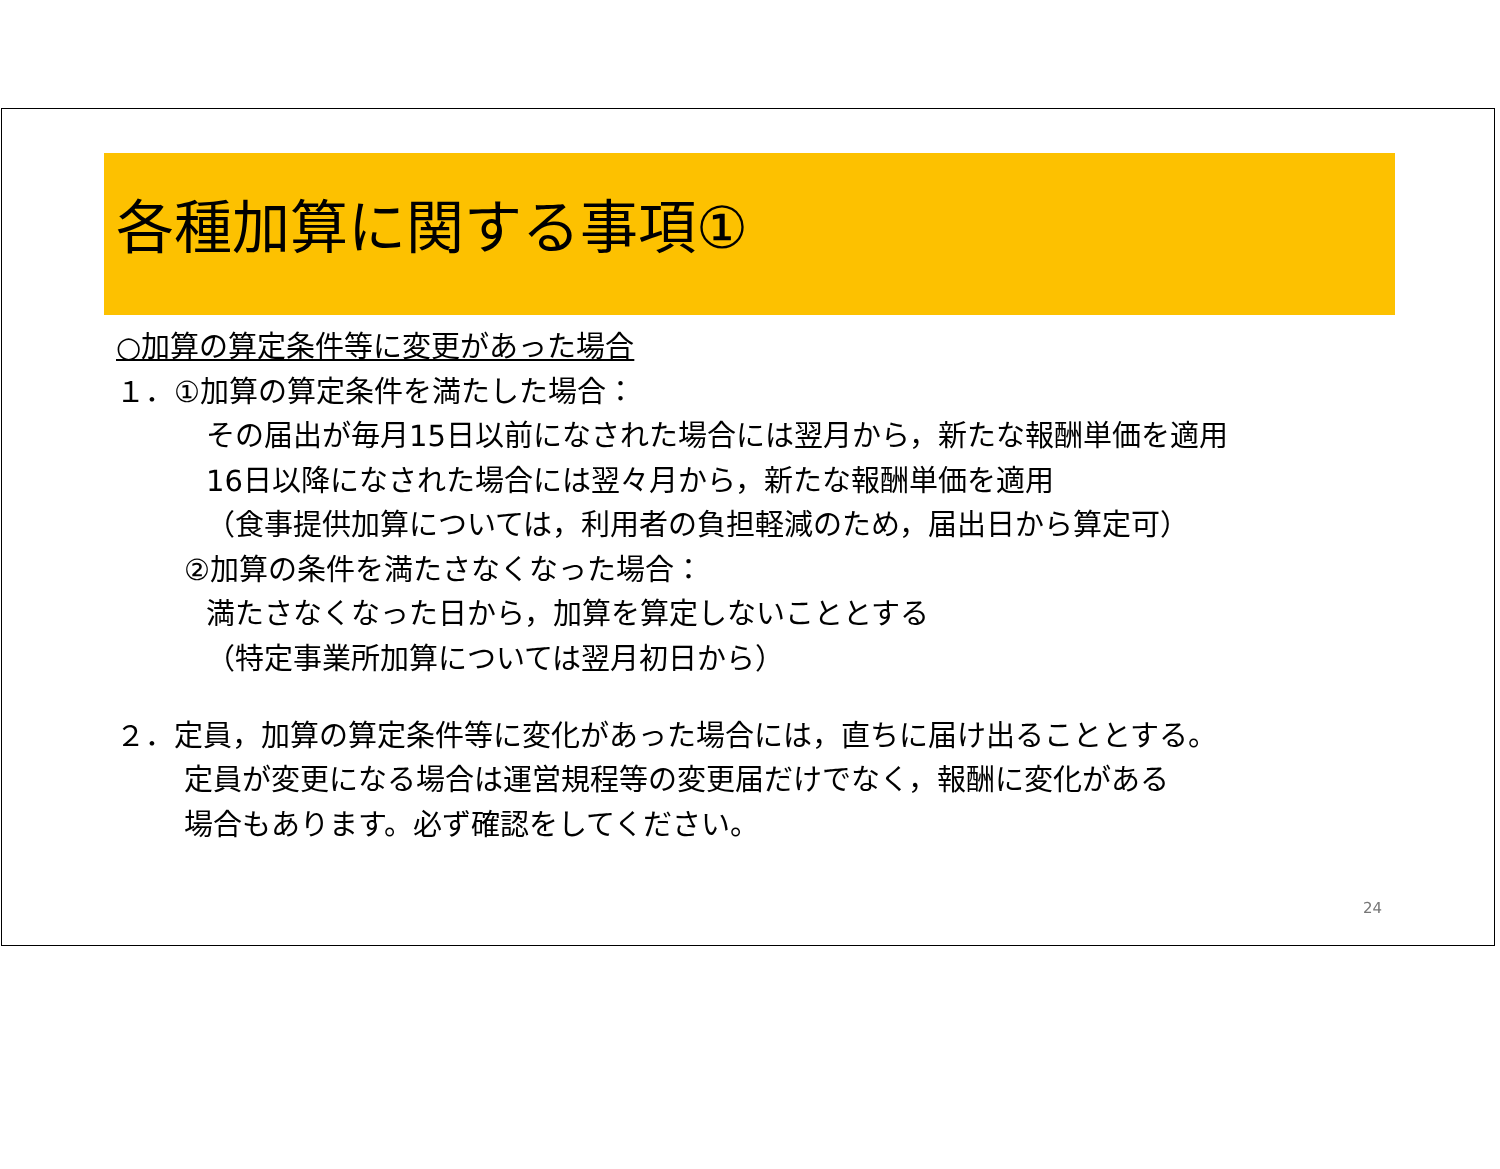各種加算に関する事項①
○加算の算定条件等に変更があった場合
１．①加算の算定条件を満たした場合：
その届出が毎月15日以前になされた場合には翌月から，新たな報酬単価を適用
16日以降になされた場合には翌々月から，新たな報酬単価を適用
（食事提供加算については，利用者の負担軽減のため，届出日から算定可）
②加算の条件を満たさなくなった場合：
満たさなくなった日から，加算を算定しないこととする
（特定事業所加算については翌月初日から）
２．定員，加算の算定条件等に変化があった場合には，直ちに届け出ることとする。
定員が変更になる場合は運営規程等の変更届だけでなく，報酬に変化がある
場合もあります。必ず確認をしてください。
24